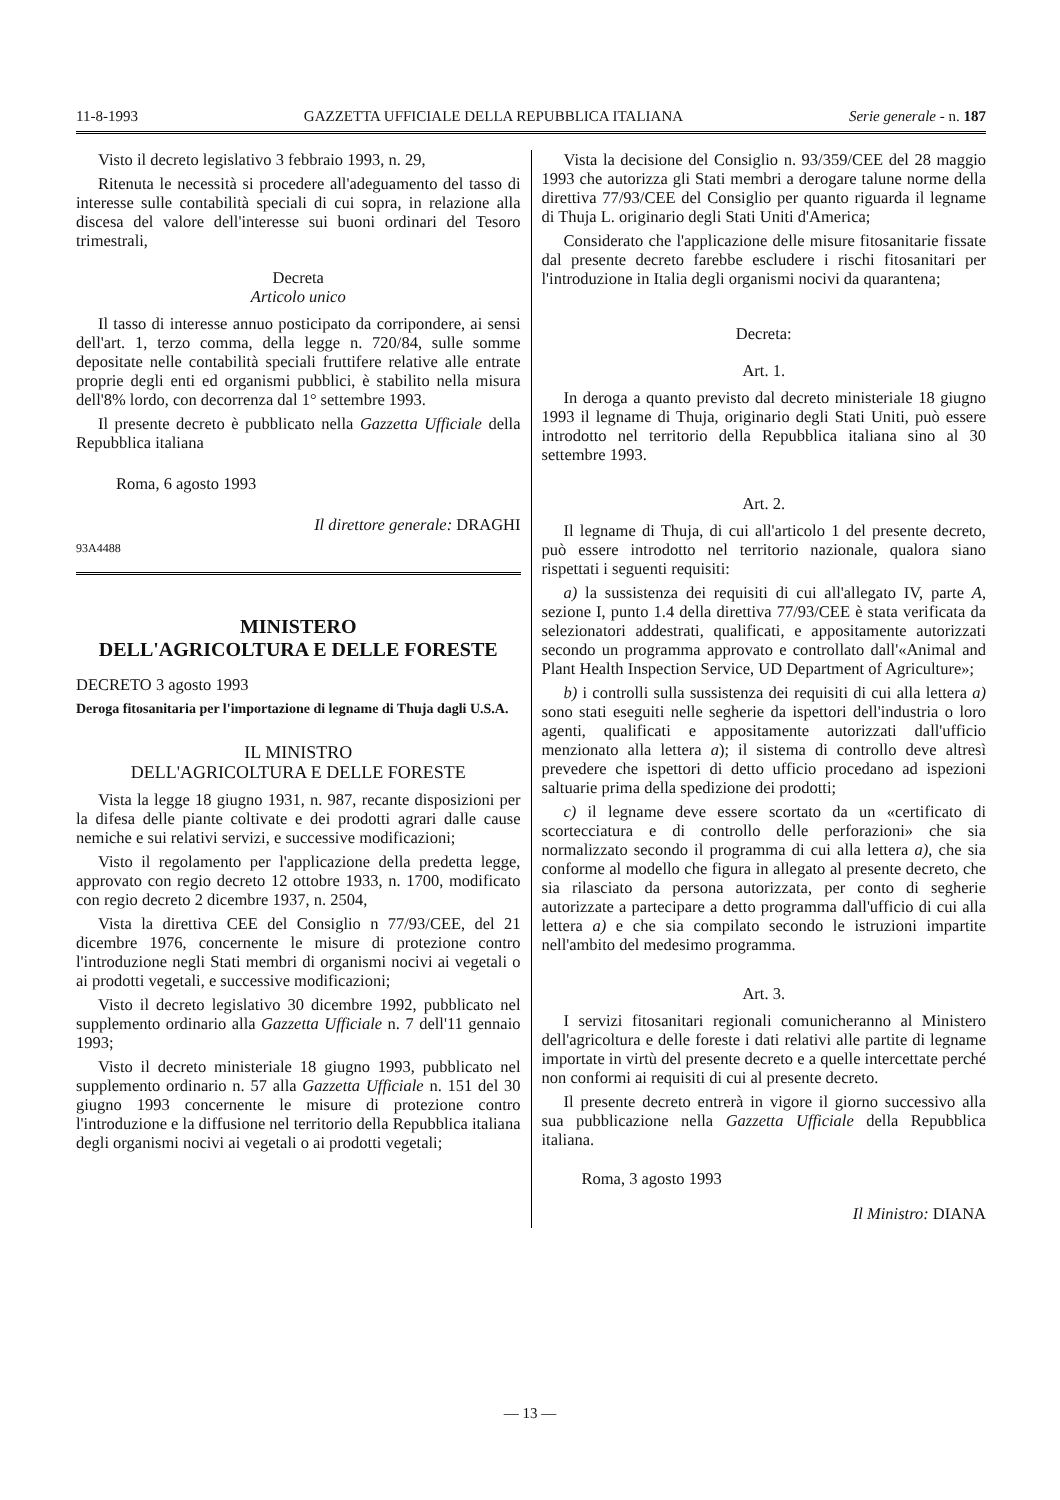11-8-1993 GAZZETTA UFFICIALE DELLA REPUBBLICA ITALIANA Serie generale - n. 187
Visto il decreto legislativo 3 febbraio 1993, n. 29,
Ritenuta le necessità si procedere all'adeguamento del tasso di interesse sulle contabilità speciali di cui sopra, in relazione alla discesa del valore dell'interesse sui buoni ordinari del Tesoro trimestrali,
Decreta
Articolo unico
Il tasso di interesse annuo posticipato da corripondere, ai sensi dell'art. 1, terzo comma, della legge n. 720/84, sulle somme depositate nelle contabilità speciali fruttifere relative alle entrate proprie degli enti ed organismi pubblici, è stabilito nella misura dell'8% lordo, con decorrenza dal 1° settembre 1993.
Il presente decreto è pubblicato nella Gazzetta Ufficiale della Repubblica italiana
Roma, 6 agosto 1993
Il direttore generale: DRAGHI
93A4488
MINISTERO
DELL'AGRICOLTURA E DELLE FORESTE
DECRETO 3 agosto 1993
Deroga fitosanitaria per l'importazione di legname di Thuja dagli U.S.A.
IL MINISTRO
DELL'AGRICOLTURA E DELLE FORESTE
Vista la legge 18 giugno 1931, n. 987, recante disposizioni per la difesa delle piante coltivate e dei prodotti agrari dalle cause nemiche e sui relativi servizi, e successive modificazioni;
Visto il regolamento per l'applicazione della predetta legge, approvato con regio decreto 12 ottobre 1933, n. 1700, modificato con regio decreto 2 dicembre 1937, n. 2504,
Vista la direttiva CEE del Consiglio n 77/93/CEE, del 21 dicembre 1976, concernente le misure di protezione contro l'introduzione negli Stati membri di organismi nocivi ai vegetali o ai prodotti vegetali, e successive modificazioni;
Visto il decreto legislativo 30 dicembre 1992, pubblicato nel supplemento ordinario alla Gazzetta Ufficiale n. 7 dell'11 gennaio 1993;
Visto il decreto ministeriale 18 giugno 1993, pubblicato nel supplemento ordinario n. 57 alla Gazzetta Ufficiale n. 151 del 30 giugno 1993 concernente le misure di protezione contro l'introduzione e la diffusione nel territorio della Repubblica italiana degli organismi nocivi ai vegetali o ai prodotti vegetali;
Vista la decisione del Consiglio n. 93/359/CEE del 28 maggio 1993 che autorizza gli Stati membri a derogare talune norme della direttiva 77/93/CEE del Consiglio per quanto riguarda il legname di Thuja L. originario degli Stati Uniti d'America;
Considerato che l'applicazione delle misure fitosanitarie fissate dal presente decreto farebbe escludere i rischi fitosanitari per l'introduzione in Italia degli organismi nocivi da quarantena;
Decreta:
Art. 1.
In deroga a quanto previsto dal decreto ministeriale 18 giugno 1993 il legname di Thuja, originario degli Stati Uniti, può essere introdotto nel territorio della Repubblica italiana sino al 30 settembre 1993.
Art. 2.
Il legname di Thuja, di cui all'articolo 1 del presente decreto, può essere introdotto nel territorio nazionale, qualora siano rispettati i seguenti requisiti:
a) la sussistenza dei requisiti di cui all'allegato IV, parte A, sezione I, punto 1.4 della direttiva 77/93/CEE è stata verificata da selezionatori addestrati, qualificati, e appositamente autorizzati secondo un programma approvato e controllato dall'«Animal and Plant Health Inspection Service, UD Department of Agriculture»;
b) i controlli sulla sussistenza dei requisiti di cui alla lettera a) sono stati eseguiti nelle segherie da ispettori dell'industria o loro agenti, qualificati e appositamente autorizzati dall'ufficio menzionato alla lettera a); il sistema di controllo deve altresì prevedere che ispettori di detto ufficio procedano ad ispezioni saltuarie prima della spedizione dei prodotti;
c) il legname deve essere scortato da un «certificato di scortecciatura e di controllo delle perforazioni» che sia normalizzato secondo il programma di cui alla lettera a), che sia conforme al modello che figura in allegato al presente decreto, che sia rilasciato da persona autorizzata, per conto di segherie autorizzate a partecipare a detto programma dall'ufficio di cui alla lettera a) e che sia compilato secondo le istruzioni impartite nell'ambito del medesimo programma.
Art. 3.
I servizi fitosanitari regionali comunicheranno al Ministero dell'agricoltura e delle foreste i dati relativi alle partite di legname importate in virtù del presente decreto e a quelle intercettate perché non conformi ai requisiti di cui al presente decreto.
Il presente decreto entrerà in vigore il giorno successivo alla sua pubblicazione nella Gazzetta Ufficiale della Repubblica italiana.
Roma, 3 agosto 1993
Il Ministro: DIANA
— 13 —